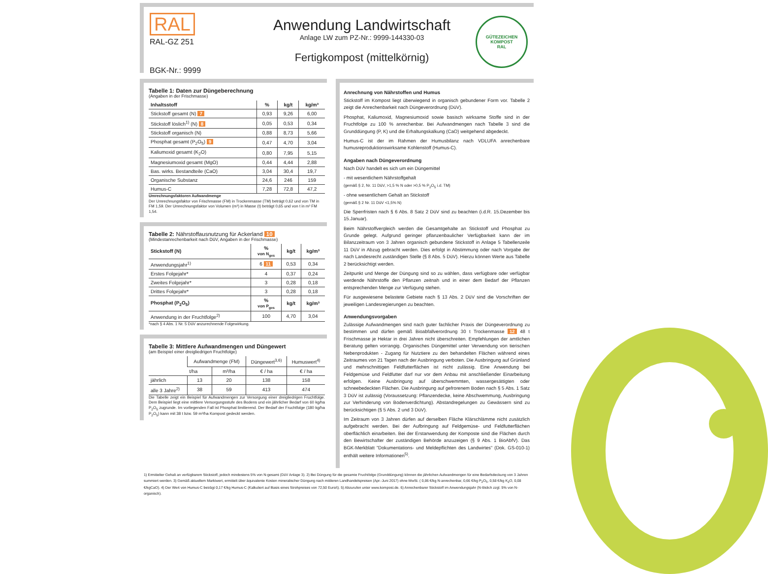RAL
RAL-GZ 251
BGK-Nr.: 9999
Anwendung Landwirtschaft
Anlage LW zum PZ-Nr.: 9999-144330-03
Fertigkompost (mittelkörnig)
GÜTEZEICHEN KOMPOST
RAL
Tabelle 1: Daten zur Düngeberechnung
(Angaben in der Frischmasse)
| Inhaltsstoff | % | kg/t | kg/m³ |
| --- | --- | --- | --- |
| Stickstoff gesamt (N) 7 | 0,93 | 9,26 | 6,00 |
| Stickstoff löslich<sup>1)</sup> (N) 8 | 0,05 | 0,53 | 0,34 |
| Stickstoff organisch (N) | 0,88 | 8,73 | 5,66 |
| Phosphat gesamt (P<sub>2</sub>O<sub>5</sub>) 9 | 0,47 | 4,70 | 3,04 |
| Kaliumoxid gesamt (K<sub>2</sub>O) | 0,80 | 7,95 | 5,15 |
| Magnesiumoxid gesamt (MgO) | 0,44 | 4,44 | 2,88 |
| Bas. wirks. Bestandteile (CaO) | 3,04 | 30,4 | 19,7 |
| Organische Substanz | 24,6 | 246 | 159 |
| Humus-C | 7,28 | 72,8 | 47,2 |
Umrechnungsfaktoren Aufwandmenge
Der Umrechnungsfaktor von Frischmasse (FM) in Trockenmasse (TM) beträgt 0,62 und von TM in FM 1,59. Der Umrechnungsfaktor von Volumen (m³) in Masse (t) beträgt 0,65 und von t in m³ FM 1,54.
Tabelle 2: Nährstoffausnutzung für Ackerland 10
(Mindestanrechenbarkeit nach DüV, Angaben in der Frischmasse)
| Stickstoff (N) | % von N<sub>ges</sub> | kg/t | kg/m³ |
| --- | --- | --- | --- |
| Anwendungsjahr<sup>1)</sup> | 6 11 | 0,53 | 0,34 |
| Erstes Folgejahr* | 4 | 0,37 | 0,24 |
| Zweites Folgejahr* | 3 | 0,28 | 0,18 |
| Drittes Folgejahr* | 3 | 0,28 | 0,18 |
| Phosphat (P<sub>2</sub>O<sub>5</sub>) | % von P<sub>ges</sub> | kg/t | kg/m³ |
| Anwendung in der Fruchtfolge<sup>2)</sup> | 100 | 4,70 | 3,04 |
*nach § 4 Abs. 1 Nr. 5 DüV anzurechnende Folgewirkung.
Tabelle 3: Mittlere Aufwandmengen und Düngewert
(am Beispiel einer dreigliedrigen Fruchtfolge)
| | Aufwandmenge (FM) | | Düngewert<sup>3,6)</sup> | Humuswert<sup>4)</sup> |
| --- | --- | --- | --- | --- |
| | t/ha | m³/ha | € / ha | € / ha |
| jährlich | 13 | 20 | 138 | 158 |
| alle 3 Jahre<sup>2)</sup> | 38 | 59 | 413 | 474 |
Die Tabelle zeigt ein Beispiel für Aufwandmengen zur Versorgung einer dreigliedrigen Fruchtfolge. Dem Beispiel liegt eine mittlere Versorgungsstufe des Bodens und ein jährlicher Bedarf von 60 kg/ha P<sub>2</sub>O<sub>5</sub> zugrunde. Im vorliegenden Fall ist Phosphat limitierend. Der Bedarf der Fruchtfolge (180 kg/ha P<sub>2</sub>O<sub>5</sub>) kann mit 38 t bzw. 59 m³/ha Kompost gedeckt werden.
Anrechnung von Nährstoffen und Humus
Stickstoff im Kompost liegt überwiegend in organisch gebundener Form vor. Tabelle 2 zeigt die Anrechenbarkeit nach Düngeverordnung (DüV).
Phosphat, Kaliumoxid, Magnesiumoxid sowie basisch wirksame Stoffe sind in der Fruchtfolge zu 100 % anrechenbar. Bei Aufwandmengen nach Tabelle 3 sind die Grunddüngung (P, K) und die Erhaltungskalkung (CaO) weitgehend abgedeckt.
Humus-C ist der im Rahmen der Humusbilanz nach VDLUFA anrechenbare humusreproduktionswirksame Kohlenstoff (Humus-C).
Angaben nach Düngeverordnung
Nach DüV handelt es sich um ein Düngemittel
- mit wesentlichem Nährstoffgehalt
(gemäß § 2, Nr. 11 DüV, >1,5 % N oder >0,5 % P<sub>2</sub>O<sub>5</sub> i.d. TM)
- ohne wesentlichem Gehalt an Stickstoff
(gemäß § 2 Nr. 11 DüV <1,5% N)
Die Sperrfristen nach § 6 Abs. 8 Satz 2 DüV sind zu beachten (i.d.R. 15.Dezember bis 15.Januar).
Beim Nährstoffvergleich werden die Gesamtgehalte an Stickstoff und Phosphat zu Grunde gelegt. Aufgrund geringer pflanzenbaulicher Verfügbarkeit kann der im Bilanzzeitraum von 3 Jahren organisch gebundene Stickstoff in Anlage 5 Tabellenzeile 11 DüV in Abzug gebracht werden. Dies erfolgt in Abstimmung oder nach Vorgabe der nach Landesrecht zuständigen Stelle (§ 8 Abs. 5 DüV). Hierzu können Werte aus Tabelle 2 berücksichtigt werden.
Zeitpunkt und Menge der Düngung sind so zu wählen, dass verfügbare oder verfügbar werdende Nährstoffe den Pflanzen zeitnah und in einer dem Bedarf der Pflanzen entsprechenden Menge zur Verfügung stehen.
Für ausgewiesene belastete Gebiete nach § 13 Abs. 2 DüV sind die Vorschriften der jeweiligen Landesregierungen zu beachten.
Anwendungsvorgaben
Zulässige Aufwandmengen sind nach guter fachlicher Praxis der Düngeverordnung zu bestimmen und dürfen gemäß Bioabfallverordnung 30 t Trockenmasse 12 48 t Frischmasse je Hektar in drei Jahren nicht überschreiten. Empfehlungen der amtlichen Beratung gelten vorrangig. Organisches Düngemittel unter Verwendung von tierischen Nebenprodukten - Zugang für Nutztiere zu den behandelten Flächen während eines Zeitraumes von 21 Tagen nach der Ausbringung verboten. Die Ausbringung auf Grünland und mehrschnittigen Feldfutterflächen ist nicht zulässig. Eine Anwendung bei Feldgemüse und Feldfutter darf nur vor dem Anbau mit anschließender Einarbeitung erfolgen. Keine Ausbringung auf überschwemmten, wassergesättigten oder schneebedeckten Flächen. Die Ausbringung auf gefrorenem Boden nach § 5 Abs. 1 Satz 3 DüV ist zulässig (Voraussetzung: Pflanzendecke, keine Abschwemmung, Ausbringung zur Verhinderung von Bodenverdichtung). Abstandregelungen zu Gewässern sind zu berücksichtigen (§ 5 Abs. 2 und 3 DüV).
Im Zeitraum von 3 Jahren dürfen auf derselben Fläche Klärschlämme nicht zusätzlich aufgebracht werden. Bei der Aufbringung auf Feldgemüse- und Feldfutterflächen oberflächlich einarbeiten. Bei der Erstanwendung der Komposte sind die Flächen durch den Bewirtschafter der zuständigen Behörde anzuzeigen (§ 9 Abs. 1 BioAbfV). Das BGK-Merkblatt "Dokumentations- und Meldepflichten des Landwirtes" (Dok. GS-010-1) enthält weitere Informationen<sup>5)</sup>.
1) Ermittelter Gehalt an verfügbarem Stickstoff, jedoch mindestens 5% von N-gesamt (DüV Anlage 3). 2) Bei Düngung für die gesamte Fruchtfolge (Grunddüngung) können die jährlichen Aufwandmengen für eine Bedarfsdeckung von 3 Jahren summiert werden. 3) Gemäß aktuellem Marktwert, ermittelt über äquivalente Kosten mineralischer Düngung nach mittleren Landhandelspreisen (Apr.-Juni 2017) ohne MwSt. ( 0,86 €/kg N-anrechenbar, 0,66 €/kg P<sub>2</sub>O<sub>5</sub>, 0,58 €/kg K<sub>2</sub>O, 0,08 €/kgCaO). 4) Der Wert von Humus-C beträgt 0,17 €/kg Humus-C (Kalkuliert auf Basis eines Strohpreises von 72,50 Euro/t). 5) Abzurufen unter www.kompost.de. 6) Anrechenbarer Stickstoff im Anwendungsjahr (N-löslich zzgl. 5% von N-organisch).